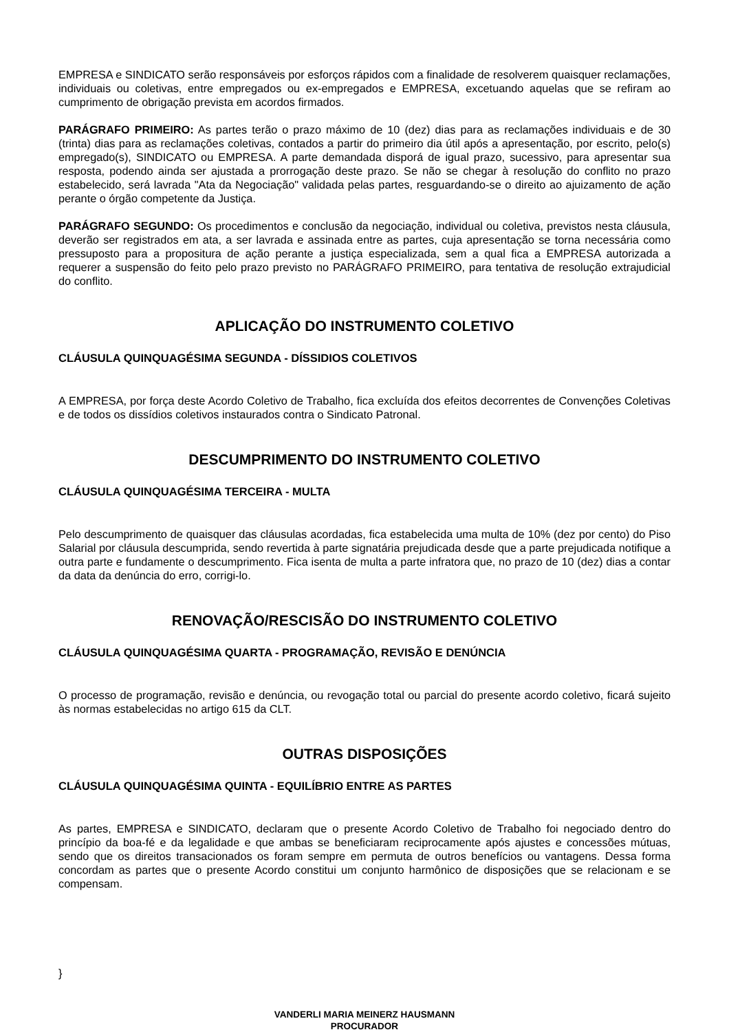EMPRESA e SINDICATO serão responsáveis por esforços rápidos com a finalidade de resolverem quaisquer reclamações, individuais ou coletivas, entre empregados ou ex-empregados e EMPRESA, excetuando aquelas que se refiram ao cumprimento de obrigação prevista em acordos firmados.
PARÁGRAFO PRIMEIRO: As partes terão o prazo máximo de 10 (dez) dias para as reclamações individuais e de 30 (trinta) dias para as reclamações coletivas, contados a partir do primeiro dia útil após a apresentação, por escrito, pelo(s) empregado(s), SINDICATO ou EMPRESA. A parte demandada disporá de igual prazo, sucessivo, para apresentar sua resposta, podendo ainda ser ajustada a prorrogação deste prazo. Se não se chegar à resolução do conflito no prazo estabelecido, será lavrada "Ata da Negociação" validada pelas partes, resguardando-se o direito ao ajuizamento de ação perante o órgão competente da Justiça.
PARÁGRAFO SEGUNDO: Os procedimentos e conclusão da negociação, individual ou coletiva, previstos nesta cláusula, deverão ser registrados em ata, a ser lavrada e assinada entre as partes, cuja apresentação se torna necessária como pressuposto para a propositura de ação perante a justiça especializada, sem a qual fica a EMPRESA autorizada a requerer a suspensão do feito pelo prazo previsto no PARÁGRAFO PRIMEIRO, para tentativa de resolução extrajudicial do conflito.
APLICAÇÃO DO INSTRUMENTO COLETIVO
CLÁUSULA QUINQUAGÉSIMA SEGUNDA - DÍSSIDIOS COLETIVOS
A EMPRESA, por força deste Acordo Coletivo de Trabalho, fica excluída dos efeitos decorrentes de Convenções Coletivas e de todos os dissídios coletivos instaurados contra o Sindicato Patronal.
DESCUMPRIMENTO DO INSTRUMENTO COLETIVO
CLÁUSULA QUINQUAGÉSIMA TERCEIRA - MULTA
Pelo descumprimento de quaisquer das cláusulas acordadas, fica estabelecida uma multa de 10% (dez por cento) do Piso Salarial por cláusula descumprida, sendo revertida à parte signatária prejudicada desde que a parte prejudicada notifique a outra parte e fundamente o descumprimento. Fica isenta de multa a parte infratora que, no prazo de 10 (dez) dias a contar da data da denúncia do erro, corrigi-lo.
RENOVAÇÃO/RESCISÃO DO INSTRUMENTO COLETIVO
CLÁUSULA QUINQUAGÉSIMA QUARTA - PROGRAMAÇÃO, REVISÃO E DENÚNCIA
O processo de programação, revisão e denúncia, ou revogação total ou parcial do presente acordo coletivo, ficará sujeito às normas estabelecidas no artigo 615 da CLT.
OUTRAS DISPOSIÇÕES
CLÁUSULA QUINQUAGÉSIMA QUINTA - EQUILÍBRIO ENTRE AS PARTES
As partes, EMPRESA e SINDICATO, declaram que o presente Acordo Coletivo de Trabalho foi negociado dentro do princípio da boa-fé e da legalidade e que ambas se beneficiaram reciprocamente após ajustes e concessões mútuas, sendo que os direitos transacionados os foram sempre em permuta de outros benefícios ou vantagens. Dessa forma concordam as partes que o presente Acordo constitui um conjunto harmônico de disposições que se relacionam e se compensam.
}
VANDERLI MARIA MEINERZ HAUSMANN
PROCURADOR